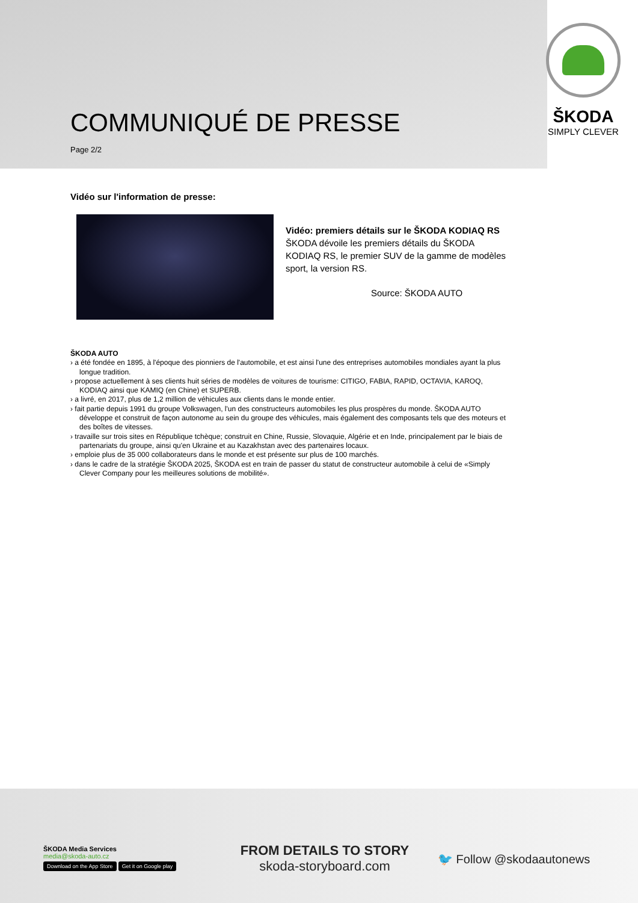COMMUNIQUÉ DE PRESSE
Page 2/2
ŠKODA
SIMPLY CLEVER
Vidéo sur l'information de presse:
Vidéo: premiers détails sur le ŠKODA KODIAQ RS
ŠKODA dévoile les premiers détails du ŠKODA KODIAQ RS, le premier SUV de la gamme de modèles sport, la version RS.
Source: ŠKODA AUTO
ŠKODA AUTO
› a été fondée en 1895, à l'époque des pionniers de l'automobile, et est ainsi l'une des entreprises automobiles mondiales ayant la plus longue tradition.
› propose actuellement à ses clients huit séries de modèles de voitures de tourisme: CITIGO, FABIA, RAPID, OCTAVIA, KAROQ, KODIAQ ainsi que KAMIQ (en Chine) et SUPERB.
› a livré, en 2017, plus de 1,2 million de véhicules aux clients dans le monde entier.
› fait partie depuis 1991 du groupe Volkswagen, l'un des constructeurs automobiles les plus prospères du monde. ŠKODA AUTO développe et construit de façon autonome au sein du groupe des véhicules, mais également des composants tels que des moteurs et des boîtes de vitesses.
› travaille sur trois sites en République tchèque; construit en Chine, Russie, Slovaquie, Algérie et en Inde, principalement par le biais de partenariats du groupe, ainsi qu'en Ukraine et au Kazakhstan avec des partenaires locaux.
› emploie plus de 35 000 collaborateurs dans le monde et est présente sur plus de 100 marchés.
› dans le cadre de la stratégie ŠKODA 2025, ŠKODA est en train de passer du statut de constructeur automobile à celui de «Simply Clever Company pour les meilleures solutions de mobilité».
ŠKODA Media Services
media@skoda-auto.cz
Download on the App Store Get it on Google play
FROM DETAILS TO STORY
skoda-storyboard.com
🐦 Follow @skodaautonews